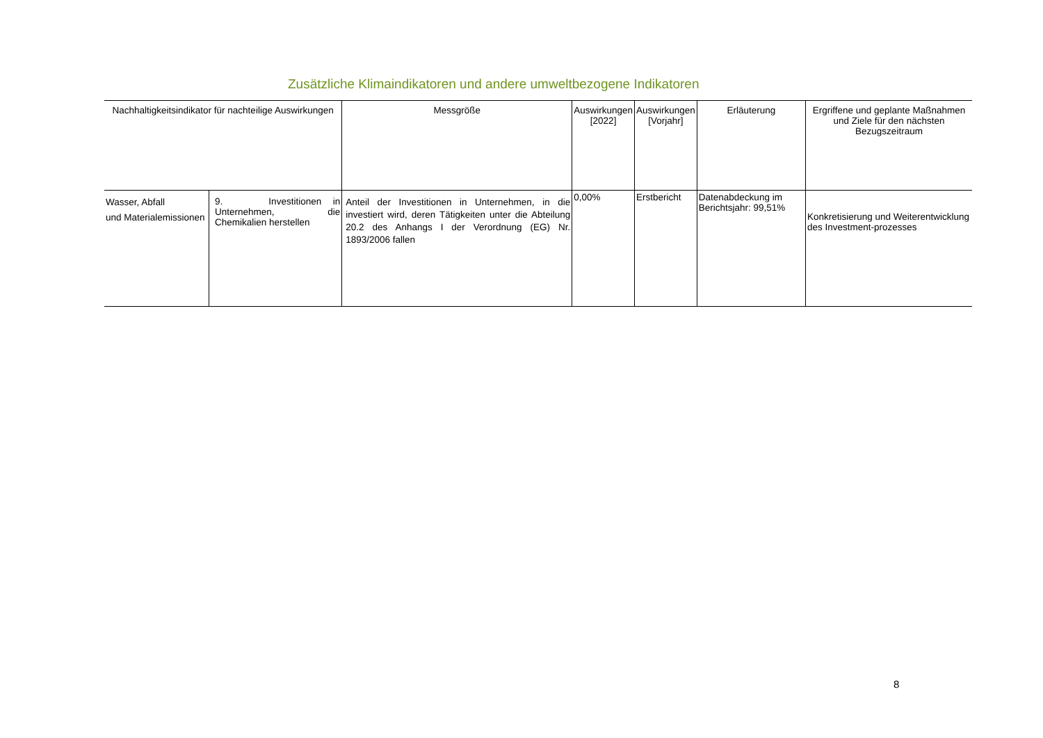Zusätzliche Klimaindikatoren und andere umweltbezogene Indikatoren
| Nachhaltigkeitsindikator für nachteilige Auswirkungen | | Messgröße | Auswirkungen [2022] | Auswirkungen [Vorjahr] | Erläuterung | Ergriffene und geplante Maßnahmen und Ziele für den nächsten Bezugszeitraum |
| --- | --- | --- | --- | --- | --- | --- |
| Wasser, Abfall und Materialemissionen | 9. Investitionen in Unternehmen, die Chemikalien herstellen | Anteil der Investitionen in Unternehmen, in die investiert wird, deren Tätigkeiten unter die Abteilung 20.2 des Anhangs I der Verordnung (EG) Nr. 1893/2006 fallen | 0,00% | Erstbericht | Datenabdeckung im Berichtsjahr: 99,51% | Konkretisierung und Weiterentwicklung des Investment-prozesses |
8